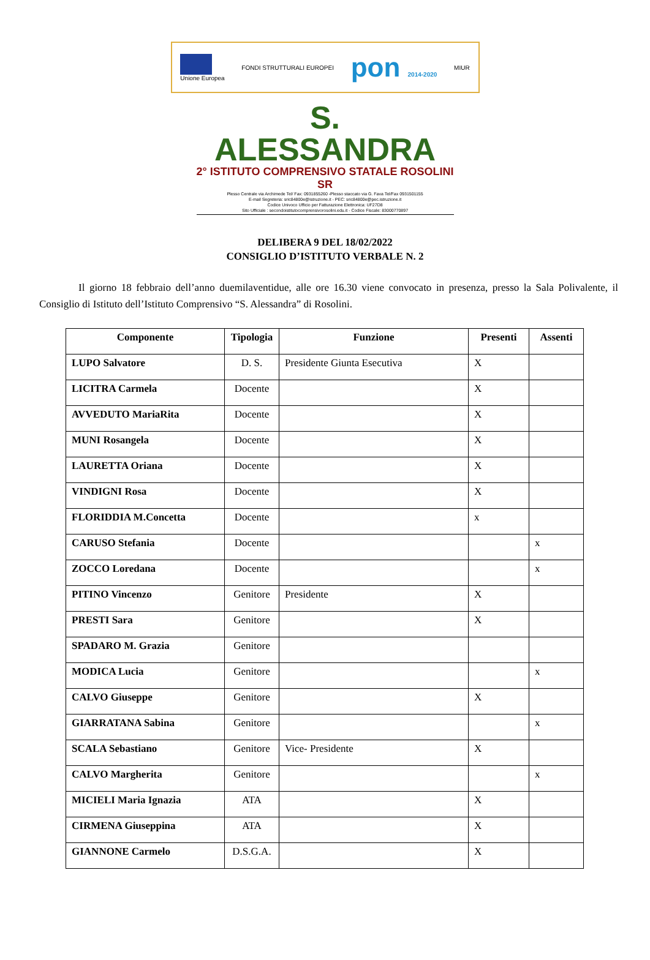Unione Europea FONDI STRUTTURALI EUROPEI
pon 2014-2020 MIUR
S. ALESSANDRA
2° ISTITUTO COMPRENSIVO STATALE ROSOLINI SR
Plesso Centrale via Archimede Tel/ Fax: 0931855260 -Plesso staccato via G. Fava Tel/Fax 0931501155
E-mail Segreteria: sric84800e@istruzione.it - PEC: sric84800e@pec.istruzione.it
Codice Univoco Ufficio per Fatturazione Elettronica: UF27D8
Sito Ufficiale : secondoistitutocomprensivorosolini.edu.it - Codice Fiscale: 83000770897
DELIBERA 9 DEL 18/02/2022
CONSIGLIO D’ISTITUTO VERBALE N. 2
Il giorno 18 febbraio dell’anno duemilaventidue, alle ore 16.30 viene convocato in presenza, presso la Sala Polivalente, il Consiglio di Istituto dell’Istituto Comprensivo “S. Alessandra” di Rosolini.
| Componente | Tipologia | Funzione | Presenti | Assenti |
| --- | --- | --- | --- | --- |
| LUPO Salvatore | D. S. | Presidente Giunta Esecutiva | X | |
| LICITRA Carmela | Docente | | X | |
| AVVEDUTO MariaRita | Docente | | X | |
| MUNI Rosangela | Docente | | X | |
| LAURETTA Oriana | Docente | | X | |
| VINDIGNI Rosa | Docente | | X | |
| FLORIDDIA M.Concetta | Docente | | x | |
| CARUSO Stefania | Docente | | | x |
| ZOCCO Loredana | Docente | | | x |
| PITINO Vincenzo | Genitore | Presidente | X | |
| PRESTI Sara | Genitore | | X | |
| SPADARO M. Grazia | Genitore | | | |
| MODICA Lucia | Genitore | | | x |
| CALVO Giuseppe | Genitore | | X | |
| GIARRATANA Sabina | Genitore | | | x |
| SCALA Sebastiano | Genitore | Vice- Presidente | X | |
| CALVO Margherita | Genitore | | | x |
| MICIELI Maria Ignazia | ATA | | X | |
| CIRMENA Giuseppina | ATA | | X | |
| GIANNONE Carmelo | D.S.G.A. | | X | |